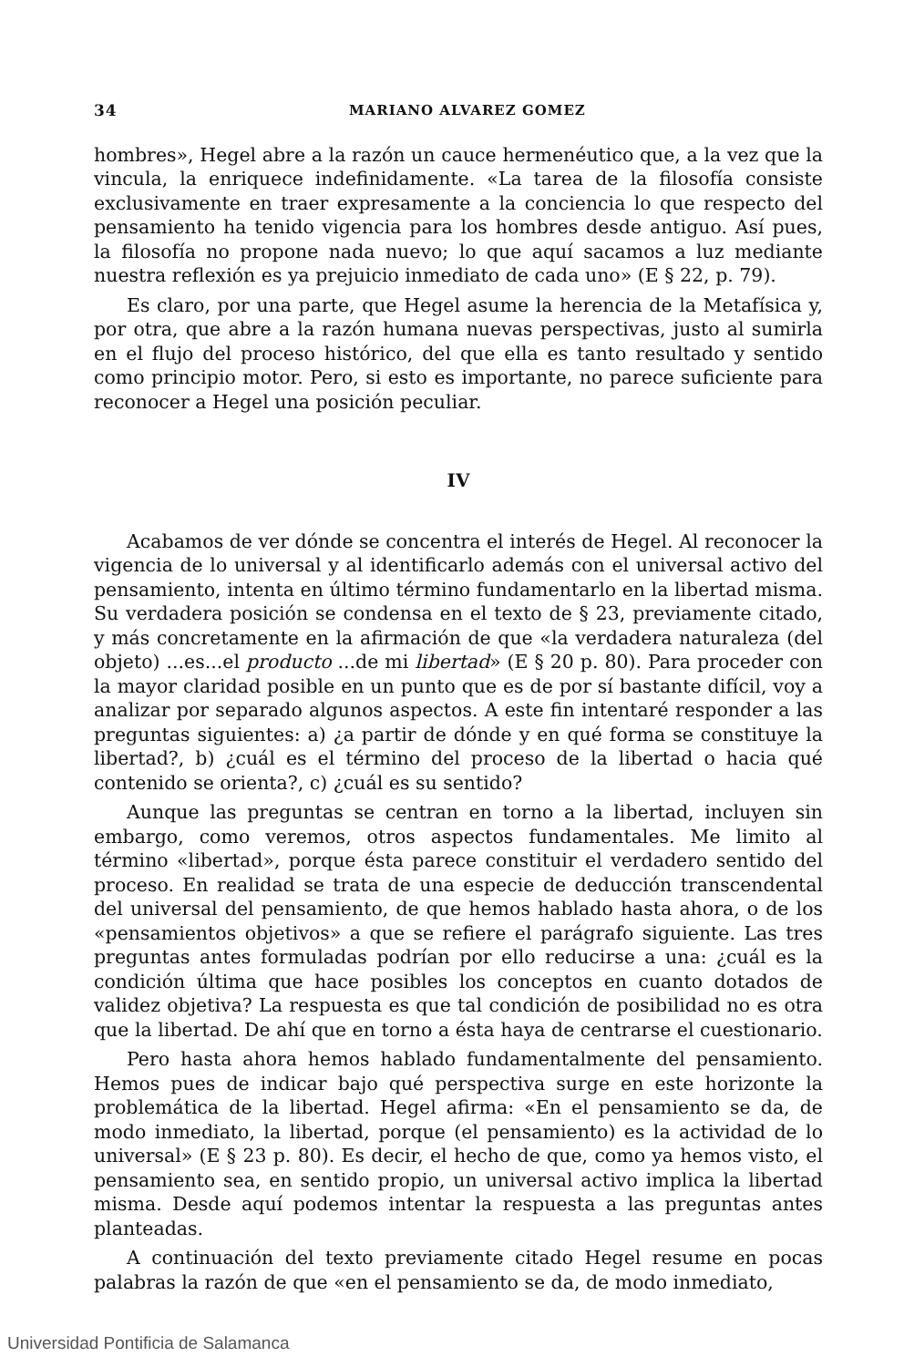34 MARIANO ALVAREZ GOMEZ
hombres», Hegel abre a la razón un cauce hermenéutico que, a la vez que la vincula, la enriquece indefinidamente. «La tarea de la filosofía consiste exclusivamente en traer expresamente a la conciencia lo que respecto del pensamiento ha tenido vigencia para los hombres desde antiguo. Así pues, la filosofía no propone nada nuevo; lo que aquí sacamos a luz mediante nuestra reflexión es ya prejuicio inmediato de cada uno» (E § 22, p. 79).
Es claro, por una parte, que Hegel asume la herencia de la Metafísica y, por otra, que abre a la razón humana nuevas perspectivas, justo al sumirla en el flujo del proceso histórico, del que ella es tanto resultado y sentido como principio motor. Pero, si esto es importante, no parece suficiente para reconocer a Hegel una posición peculiar.
IV
Acabamos de ver dónde se concentra el interés de Hegel. Al reconocer la vigencia de lo universal y al identificarlo además con el universal activo del pensamiento, intenta en último término fundamentarlo en la libertad misma. Su verdadera posición se condensa en el texto de § 23, previamente citado, y más concretamente en la afirmación de que «la verdadera naturaleza (del objeto) ...es...el producto ...de mi libertad» (E § 20 p. 80). Para proceder con la mayor claridad posible en un punto que es de por sí bastante difícil, voy a analizar por separado algunos aspectos. A este fin intentaré responder a las preguntas siguientes: a) ¿a partir de dónde y en qué forma se constituye la libertad?, b) ¿cuál es el término del proceso de la libertad o hacia qué contenido se orienta?, c) ¿cuál es su sentido?
Aunque las preguntas se centran en torno a la libertad, incluyen sin embargo, como veremos, otros aspectos fundamentales. Me limito al término «libertad», porque ésta parece constituir el verdadero sentido del proceso. En realidad se trata de una especie de deducción transcendental del universal del pensamiento, de que hemos hablado hasta ahora, o de los «pensamientos objetivos» a que se refiere el parágrafo siguiente. Las tres preguntas antes formuladas podrían por ello reducirse a una: ¿cuál es la condición última que hace posibles los conceptos en cuanto dotados de validez objetiva? La respuesta es que tal condición de posibilidad no es otra que la libertad. De ahí que en torno a ésta haya de centrarse el cuestionario.
Pero hasta ahora hemos hablado fundamentalmente del pensamiento. Hemos pues de indicar bajo qué perspectiva surge en este horizonte la problemática de la libertad. Hegel afirma: «En el pensamiento se da, de modo inmediato, la libertad, porque (el pensamiento) es la actividad de lo universal» (E § 23 p. 80). Es decir, el hecho de que, como ya hemos visto, el pensamiento sea, en sentido propio, un universal activo implica la libertad misma. Desde aquí podemos intentar la respuesta a las preguntas antes planteadas.
A continuación del texto previamente citado Hegel resume en pocas palabras la razón de que «en el pensamiento se da, de modo inmediato,
Universidad Pontificia de Salamanca